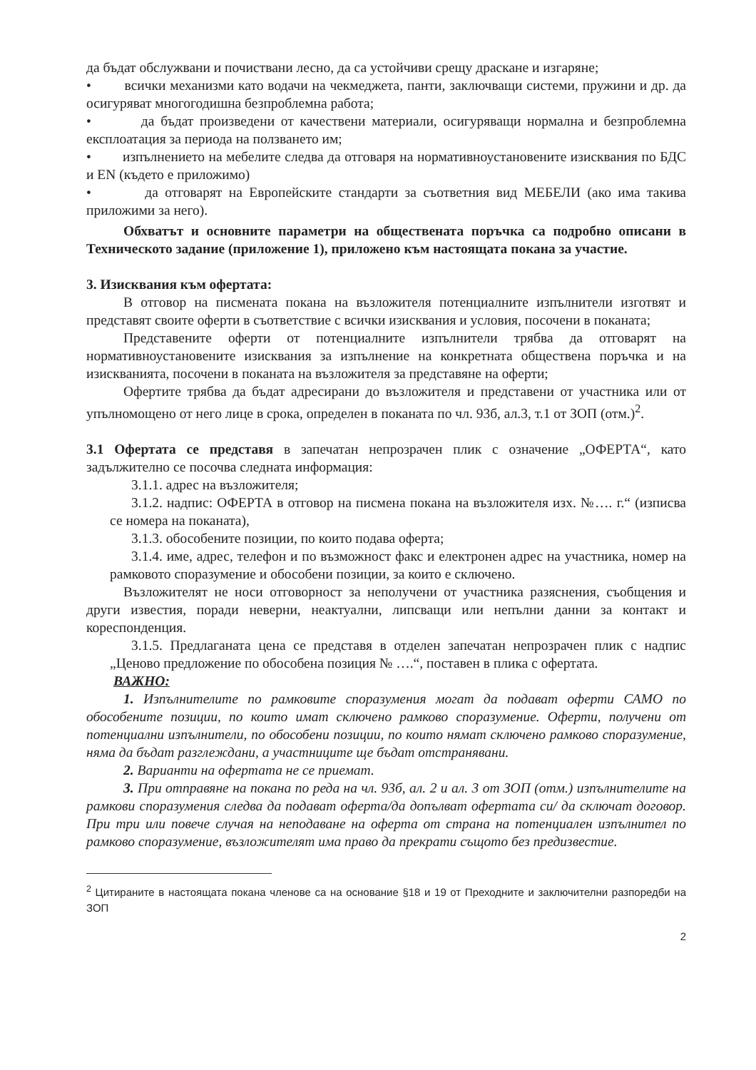да бъдат обслужвани и почиствани лесно, да са устойчиви срещу драскане и изгаряне;
• всички механизми като водачи на чекмеджета, панти, заключващи системи, пружини и др. да осигуряват многогодишна безпроблемна работа;
• да бъдат произведени от качествени материали, осигуряващи нормална и безпроблемна експлоатация за периода на ползването им;
• изпълнението на мебелите следва да отговаря на нормативноустановените изисквания по БДС и EN (където е приложимо)
• да отговарят на Европейските стандарти за съответния вид МЕБЕЛИ (ако има такива приложими за него).
Обхватът и основните параметри на обществената поръчка са подробно описани в Техническото задание (приложение 1), приложено към настоящата покана за участие.
3. Изисквания към офертата:
В отговор на писмената покана на възложителя потенциалните изпълнители изготвят и представят своите оферти в съответствие с всички изисквания и условия, посочени в поканата;
Представените оферти от потенциалните изпълнители трябва да отговарят на нормативноустановените изисквания за изпълнение на конкретната обществена поръчка и на изискванията, посочени в поканата на възложителя за представяне на оферти;
Офертите трябва да бъдат адресирани до възложителя и представени от участника или от упълномощено от него лице в срока, определен в поканата по чл. 93б, ал.3, т.1 от ЗОП (отм.)<sup>2</sup>.
3.1 Офертата се представя в запечатан непрозрачен плик с означение „ОФЕРТА“, като задължително се посочва следната информация:
3.1.1. адрес на възложителя;
3.1.2. надпис: ОФЕРТА в отговор на писмена покана на възложителя изх. №…. г.“ (изписва се номера на поканата),
3.1.3. обособените позиции, по които подава оферта;
3.1.4. име, адрес, телефон и по възможност факс и електронен адрес на участника, номер на рамковото споразумение и обособени позиции, за които е сключено.
Възложителят не носи отговорност за неполучени от участника разяснения, съобщения и други известия, поради неверни, неактуални, липсващи или непълни данни за контакт и кореспонденция.
3.1.5. Предлаганата цена се представя в отделен запечатан непрозрачен плик с надпис „Ценово предложение по обособена позиция № ….“, поставен в плика с офертата.
ВАЖНО:
1. Изпълнителите по рамковите споразумения могат да подават оферти САМО по обособените позиции, по които имат сключено рамково споразумение. Оферти, получени от потенциални изпълнители, по обособени позиции, по които нямат сключено рамково споразумение, няма да бъдат разглеждани, а участниците ще бъдат отстранявани.
2. Варианти на офертата не се приемат.
3. При отправяне на покана по реда на чл. 93б, ал. 2 и ал. 3 от ЗОП (отм.) изпълнителите на рамкови споразумения следва да подават оферта/да допълват офертата си/ да сключат договор. При три или повече случая на неподаване на оферта от страна на потенциален изпълнител по рамково споразумение, възложителят има право да прекрати същото без предизвестие.
<sup>2</sup> Цитираните в настоящата покана членове са на основание §18 и 19 от Преходните и заключителни разпоредби на ЗОП
2